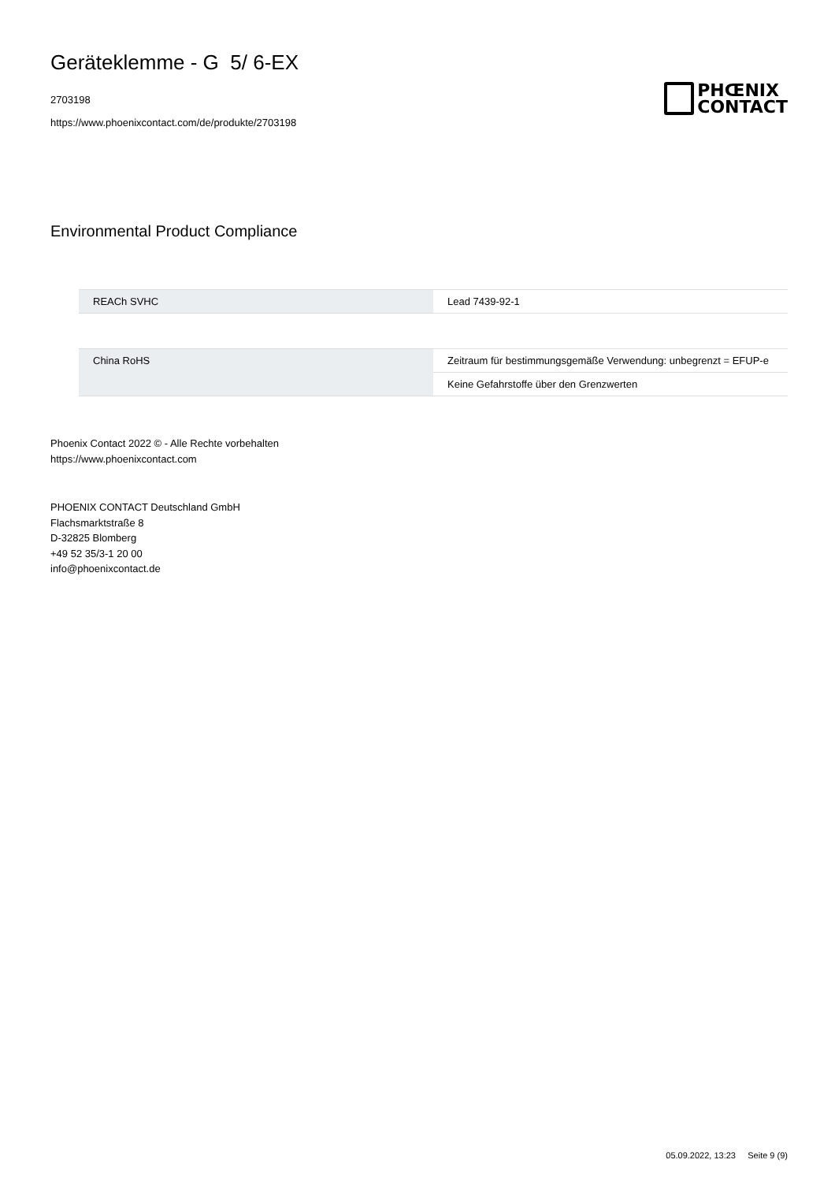Geräteklemme - G 5/ 6-EX
2703198
https://www.phoenixcontact.com/de/produkte/2703198
PHŒNIX
CONTACT
Environmental Product Compliance
| REACh SVHC | Lead 7439-92-1 |
| China RoHS | Zeitraum für bestimmungsgemäße Verwendung: unbegrenzt = EFUP-e |
| | Keine Gefahrstoffe über den Grenzwerten |
Phoenix Contact 2022 © - Alle Rechte vorbehalten
https://www.phoenixcontact.com
PHOENIX CONTACT Deutschland GmbH
Flachsmarktstraße 8
D-32825 Blomberg
+49 52 35/3-1 20 00
info@phoenixcontact.de
05.09.2022, 13:23 Seite 9 (9)